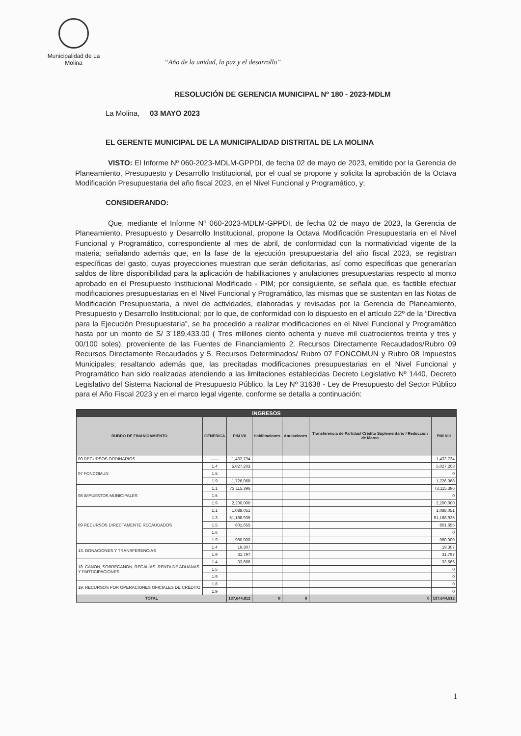Municipalidad de La Molina
“Año de la unidad, la paz y el desarrollo”
RESOLUCIÓN DE GERENCIA MUNICIPAL Nº 180 - 2023-MDLM
La Molina, 03 MAYO 2023
EL GERENTE MUNICIPAL DE LA MUNICIPALIDAD DISTRITAL DE LA MOLINA
VISTO: El Informe Nº 060-2023-MDLM-GPPDI, de fecha 02 de mayo de 2023, emitido por la Gerencia de Planeamiento, Presupuesto y Desarrollo Institucional, por el cual se propone y solicita la aprobación de la Octava Modificación Presupuestaria del año fiscal 2023, en el Nivel Funcional y Programático, y;
CONSIDERANDO:
Que, mediante el Informe Nº 060-2023-MDLM-GPPDI, de fecha 02 de mayo de 2023, la Gerencia de Planeamiento, Presupuesto y Desarrollo Institucional, propone la Octava Modificación Presupuestaria en el Nivel Funcional y Programático, correspondiente al mes de abril, de conformidad con la normatividad vigente de la materia; señalando además que, en la fase de la ejecución presupuestaria del año fiscal 2023, se registran específicas del gasto, cuyas proyecciones muestran que serán deficitarias, así como específicas que generarían saldos de libre disponibilidad para la aplicación de habilitaciones y anulaciones presupuestarias respecto al monto aprobado en el Presupuesto Institucional Modificado - PIM; por consiguiente, se señala que, es factible efectuar modificaciones presupuestarias en el Nivel Funcional y Programático, las mismas que se sustentan en las Notas de Modificación Presupuestaria, a nivel de actividades, elaboradas y revisadas por la Gerencia de Planeamiento, Presupuesto y Desarrollo Institucional; por lo que, de conformidad con lo dispuesto en el artículo 22º de la “Directiva para la Ejecución Presupuestaria”, se ha procedido a realizar modificaciones en el Nivel Funcional y Programático hasta por un monto de S/ 3´189,433.00 ( Tres millones ciento ochenta y nueve mil cuatrocientos treinta y tres y 00/100 soles), proveniente de las Fuentes de Financiamiento 2. Recursos Directamente Recaudados/Rubro 09 Recursos Directamente Recaudados y 5. Recursos Determinados/ Rubro 07 FONCOMUN y Rubro 08 Impuestos Municipales; resaltando además que, las precitadas modificaciones presupuestarias en el Nivel Funcional y Programático han sido realizadas atendiendo a las limitaciones establecidas Decreto Legislativo Nº 1440, Decreto Legislativo del Sistema Nacional de Presupuesto Público, la Ley Nº 31638 - Ley de Presupuesto del Sector Público para el Año Fiscal 2023 y en el marco legal vigente, conforme se detalla a continuación:
| INGRESOS | | | | | | |
| --- | --- | --- | --- | --- | --- | --- |
| RUBRO DE FINANCIAMIENTO | GENÉRICA | PIM VII | Habilitaciones | Anulaciones | Transferencia de Partidas/ Crédito Suplementario / Reducción de Marco | PIM VIII |
| 00 RECURSOS ORDINARIOS | —— | 1,432,734 | | | | 1,432,734 |
| 07 FONCOMUN | 1.4 | 5,027,203 | | | | 5,027,203 |
| | 1.5 | | | | | 0 |
| | 1.9 | 1,726,068 | | | | 1,726,068 |
| 08 IMPUESTOS MUNICIPALES | 1.1 | 73,115,396 | | | | 73,115,396 |
| | 1.5 | | | | | 0 |
| | 1.9 | 2,200,000 | | | | 2,200,000 |
| 09 RECURSOS DIRECTAMENTE RECAUDADOS | 1.1 | 1,088,051 | | | | 1,088,051 |
| | 1.3 | 51,188,935 | | | | 51,188,935 |
| | 1.5 | 801,655 | | | | 801,655 |
| | 1.6 | | | | | 0 |
| | 1.9 | 980,000 | | | | 980,000 |
| 13. DONACIONES Y TRANSFERENCIAS | 1.4 | 19,307 | | | | 19,307 |
| | 1.9 | 31,797 | | | | 31,797 |
| 18. CANON, SOBRECANON, REGALÍAS, RENTA DE ADUANAS Y PARTICIPACIONES | 1.4 | 33,666 | | | | 33,666 |
| | 1.5 | | | | | 0 |
| | 1.9 | | | | | 0 |
| 19. RECURSOS POR OPERACIONES OFICIALES DE CRÉDITO | 1.8 | | | | | 0 |
| | 1.9 | | | | | 0 |
| TOTAL | | 137,644,812 | 0 | 0 | 0 | 137,644,812 |
1